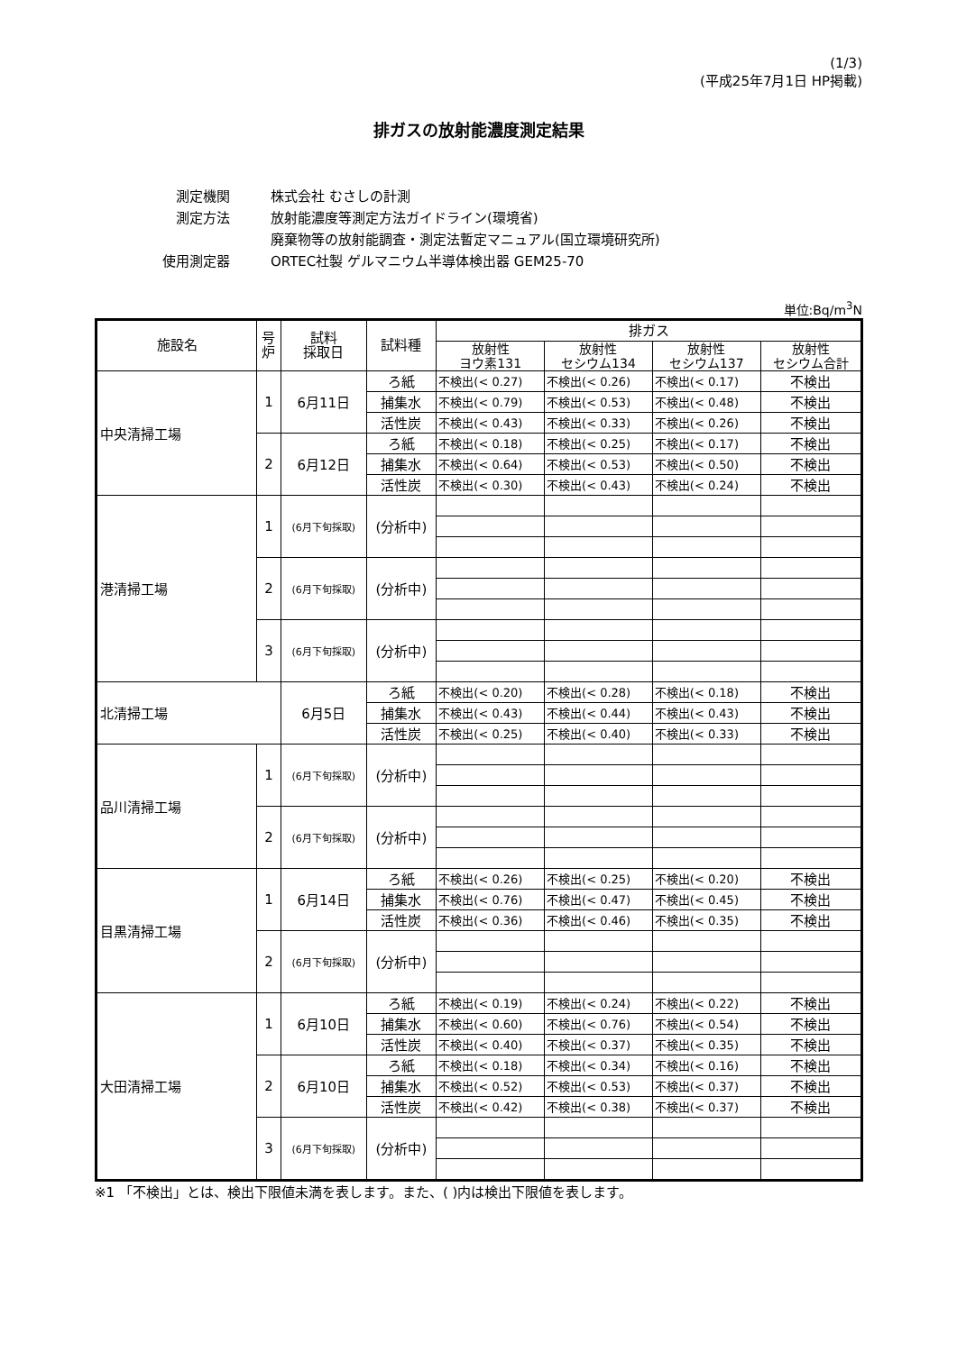(1/3)
(平成25年7月1日 HP掲載)
排ガスの放射能濃度測定結果
測定機関 株式会社 むさしの計測
測定方法 放射能濃度等測定方法ガイドライン(環境省)
廃棄物等の放射能調査・測定法暫定マニュアル(国立環境研究所)
使用測定器 ORTEC社製 ゲルマニウム半導体検出器 GEM25-70
単位:Bq/m<sup>3</sup>N
| 施設名 | 号 炉 | 試料 採取日 | 試料種 | 排ガス | | | |
| --- | --- | --- | --- | --- | --- | --- | --- |
| | | | | 放射性 ヨウ素131 | 放射性 セシウム134 | 放射性 セシウム137 | 放射性 セシウム合計 |
| 中央清掃工場 | 1 | 6月11日 | ろ紙 | 不検出(< 0.27) | 不検出(< 0.26) | 不検出(< 0.17) | 不検出 |
| | | | 捕集水 | 不検出(< 0.79) | 不検出(< 0.53) | 不検出(< 0.48) | 不検出 |
| | | | 活性炭 | 不検出(< 0.43) | 不検出(< 0.33) | 不検出(< 0.26) | 不検出 |
| | 2 | 6月12日 | ろ紙 | 不検出(< 0.18) | 不検出(< 0.25) | 不検出(< 0.17) | 不検出 |
| | | | 捕集水 | 不検出(< 0.64) | 不検出(< 0.53) | 不検出(< 0.50) | 不検出 |
| | | | 活性炭 | 不検出(< 0.30) | 不検出(< 0.43) | 不検出(< 0.24) | 不検出 |
| 港清掃工場 | 1 | (6月下旬採取) | (分析中) | | | | |
| | 2 | (6月下旬採取) | (分析中) | | | | |
| | 3 | (6月下旬採取) | (分析中) | | | | |
| 北清掃工場 | | 6月5日 | ろ紙 | 不検出(< 0.20) | 不検出(< 0.28) | 不検出(< 0.18) | 不検出 |
| | | | 捕集水 | 不検出(< 0.43) | 不検出(< 0.44) | 不検出(< 0.43) | 不検出 |
| | | | 活性炭 | 不検出(< 0.25) | 不検出(< 0.40) | 不検出(< 0.33) | 不検出 |
| 品川清掃工場 | 1 | (6月下旬採取) | (分析中) | | | | |
| | 2 | (6月下旬採取) | (分析中) | | | | |
| 目黒清掃工場 | 1 | 6月14日 | ろ紙 | 不検出(< 0.26) | 不検出(< 0.25) | 不検出(< 0.20) | 不検出 |
| | | | 捕集水 | 不検出(< 0.76) | 不検出(< 0.47) | 不検出(< 0.45) | 不検出 |
| | | | 活性炭 | 不検出(< 0.36) | 不検出(< 0.46) | 不検出(< 0.35) | 不検出 |
| | 2 | (6月下旬採取) | (分析中) | | | | |
| 大田清掃工場 | 1 | 6月10日 | ろ紙 | 不検出(< 0.19) | 不検出(< 0.24) | 不検出(< 0.22) | 不検出 |
| | | | 捕集水 | 不検出(< 0.60) | 不検出(< 0.76) | 不検出(< 0.54) | 不検出 |
| | | | 活性炭 | 不検出(< 0.40) | 不検出(< 0.37) | 不検出(< 0.35) | 不検出 |
| | 2 | 6月10日 | ろ紙 | 不検出(< 0.18) | 不検出(< 0.34) | 不検出(< 0.16) | 不検出 |
| | | | 捕集水 | 不検出(< 0.52) | 不検出(< 0.53) | 不検出(< 0.37) | 不検出 |
| | | | 活性炭 | 不検出(< 0.42) | 不検出(< 0.38) | 不検出(< 0.37) | 不検出 |
| | 3 | (6月下旬採取) | (分析中) | | | | |
※1 「不検出」とは、検出下限値未満を表します。また、( )内は検出下限値を表します。